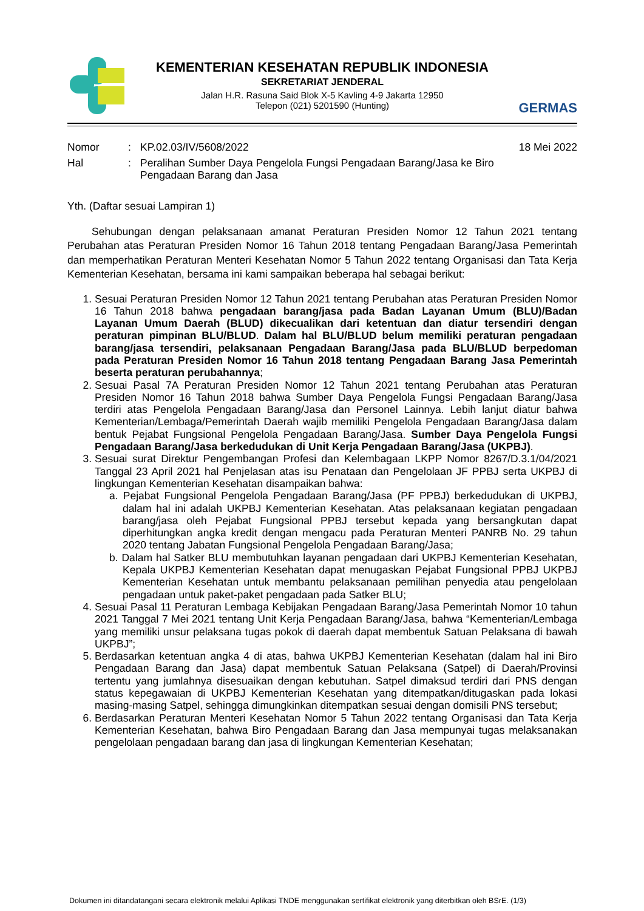KEMENTERIAN KESEHATAN REPUBLIK INDONESIA
SEKRETARIAT JENDERAL
Jalan H.R. Rasuna Said Blok X-5 Kavling 4-9 Jakarta 12950
Telepon (021) 5201590 (Hunting)
GERMAS
| Nomor | : | KP.02.03/IV/5608/2022 | 18 Mei 2022 |
| Hal | : | Peralihan Sumber Daya Pengelola Fungsi Pengadaan Barang/Jasa ke Biro Pengadaan Barang dan Jasa | |
Yth. (Daftar sesuai Lampiran 1)
Sehubungan dengan pelaksanaan amanat Peraturan Presiden Nomor 12 Tahun 2021 tentang Perubahan atas Peraturan Presiden Nomor 16 Tahun 2018 tentang Pengadaan Barang/Jasa Pemerintah dan memperhatikan Peraturan Menteri Kesehatan Nomor 5 Tahun 2022 tentang Organisasi dan Tata Kerja Kementerian Kesehatan, bersama ini kami sampaikan beberapa hal sebagai berikut:
1. Sesuai Peraturan Presiden Nomor 12 Tahun 2021 tentang Perubahan atas Peraturan Presiden Nomor 16 Tahun 2018 bahwa pengadaan barang/jasa pada Badan Layanan Umum (BLU)/Badan Layanan Umum Daerah (BLUD) dikecualikan dari ketentuan dan diatur tersendiri dengan peraturan pimpinan BLU/BLUD. Dalam hal BLU/BLUD belum memiliki peraturan pengadaan barang/jasa tersendiri, pelaksanaan Pengadaan Barang/Jasa pada BLU/BLUD berpedoman pada Peraturan Presiden Nomor 16 Tahun 2018 tentang Pengadaan Barang Jasa Pemerintah beserta peraturan perubahannya;
2. Sesuai Pasal 7A Peraturan Presiden Nomor 12 Tahun 2021 tentang Perubahan atas Peraturan Presiden Nomor 16 Tahun 2018 bahwa Sumber Daya Pengelola Fungsi Pengadaan Barang/Jasa terdiri atas Pengelola Pengadaan Barang/Jasa dan Personel Lainnya. Lebih lanjut diatur bahwa Kementerian/Lembaga/Pemerintah Daerah wajib memiliki Pengelola Pengadaan Barang/Jasa dalam bentuk Pejabat Fungsional Pengelola Pengadaan Barang/Jasa. Sumber Daya Pengelola Fungsi Pengadaan Barang/Jasa berkedudukan di Unit Kerja Pengadaan Barang/Jasa (UKPBJ).
3. Sesuai surat Direktur Pengembangan Profesi dan Kelembagaan LKPP Nomor 8267/D.3.1/04/2021 Tanggal 23 April 2021 hal Penjelasan atas isu Penataan dan Pengelolaan JF PPBJ serta UKPBJ di lingkungan Kementerian Kesehatan disampaikan bahwa:
a. Pejabat Fungsional Pengelola Pengadaan Barang/Jasa (PF PPBJ) berkedudukan di UKPBJ, dalam hal ini adalah UKPBJ Kementerian Kesehatan. Atas pelaksanaan kegiatan pengadaan barang/jasa oleh Pejabat Fungsional PPBJ tersebut kepada yang bersangkutan dapat diperhitungkan angka kredit dengan mengacu pada Peraturan Menteri PANRB No. 29 tahun 2020 tentang Jabatan Fungsional Pengelola Pengadaan Barang/Jasa;
b. Dalam hal Satker BLU membutuhkan layanan pengadaan dari UKPBJ Kementerian Kesehatan, Kepala UKPBJ Kementerian Kesehatan dapat menugaskan Pejabat Fungsional PPBJ UKPBJ Kementerian Kesehatan untuk membantu pelaksanaan pemilihan penyedia atau pengelolaan pengadaan untuk paket-paket pengadaan pada Satker BLU;
4. Sesuai Pasal 11 Peraturan Lembaga Kebijakan Pengadaan Barang/Jasa Pemerintah Nomor 10 tahun 2021 Tanggal 7 Mei 2021 tentang Unit Kerja Pengadaan Barang/Jasa, bahwa “Kementerian/Lembaga yang memiliki unsur pelaksana tugas pokok di daerah dapat membentuk Satuan Pelaksana di bawah UKPBJ”;
5. Berdasarkan ketentuan angka 4 di atas, bahwa UKPBJ Kementerian Kesehatan (dalam hal ini Biro Pengadaan Barang dan Jasa) dapat membentuk Satuan Pelaksana (Satpel) di Daerah/Provinsi tertentu yang jumlahnya disesuaikan dengan kebutuhan. Satpel dimaksud terdiri dari PNS dengan status kepegawaian di UKPBJ Kementerian Kesehatan yang ditempatkan/ditugaskan pada lokasi masing-masing Satpel, sehingga dimungkinkan ditempatkan sesuai dengan domisili PNS tersebut;
6. Berdasarkan Peraturan Menteri Kesehatan Nomor 5 Tahun 2022 tentang Organisasi dan Tata Kerja Kementerian Kesehatan, bahwa Biro Pengadaan Barang dan Jasa mempunyai tugas melaksanakan pengelolaan pengadaan barang dan jasa di lingkungan Kementerian Kesehatan;
Dokumen ini ditandatangani secara elektronik melalui Aplikasi TNDE menggunakan sertifikat elektronik yang diterbitkan oleh BSrE. (1/3)